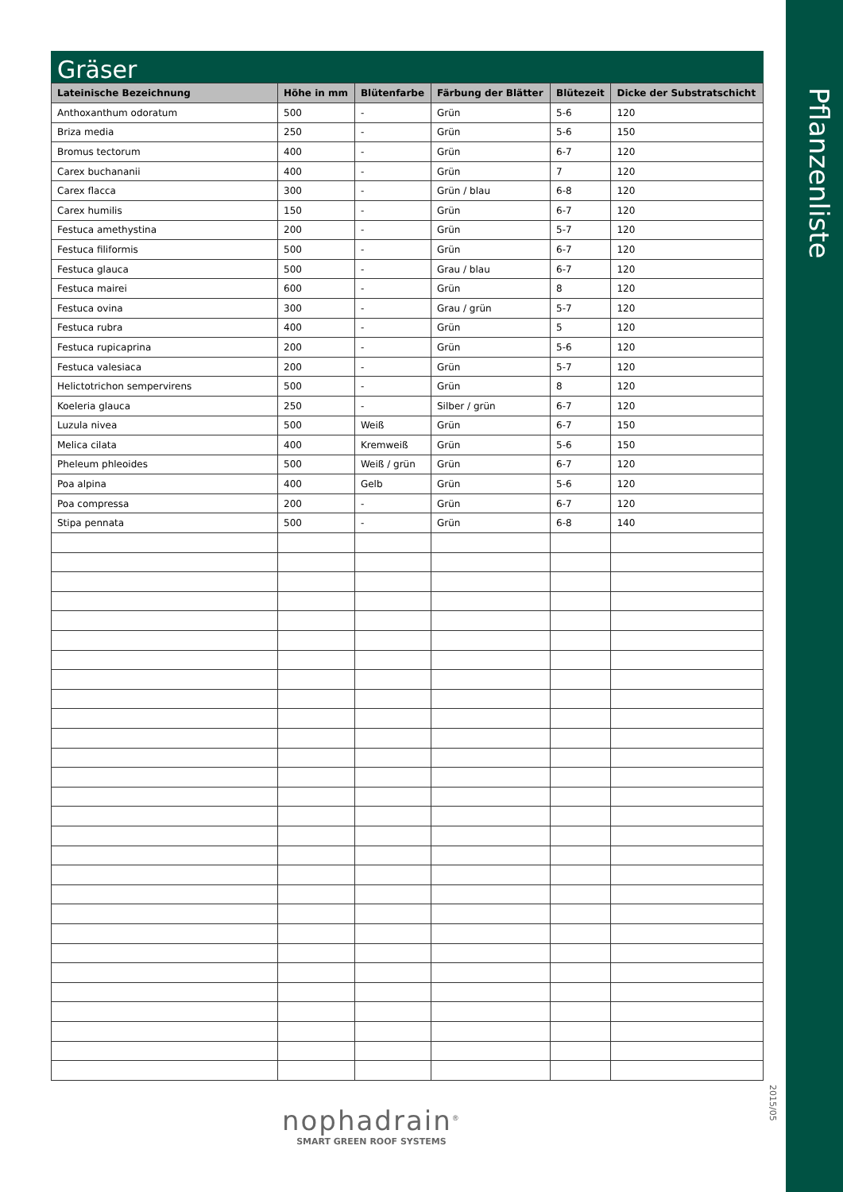Pflanzenliste
Gräser
| Lateinische Bezeichnung | Höhe in mm | Blütenfarbe | Färbung der Blätter | Blütezeit | Dicke der Substratschicht |
| --- | --- | --- | --- | --- | --- |
| Anthoxanthum odoratum | 500 | - | Grün | 5-6 | 120 |
| Briza media | 250 | - | Grün | 5-6 | 150 |
| Bromus tectorum | 400 | - | Grün | 6-7 | 120 |
| Carex buchananii | 400 | - | Grün | 7 | 120 |
| Carex flacca | 300 | - | Grün / blau | 6-8 | 120 |
| Carex humilis | 150 | - | Grün | 6-7 | 120 |
| Festuca amethystina | 200 | - | Grün | 5-7 | 120 |
| Festuca filiformis | 500 | - | Grün | 6-7 | 120 |
| Festuca glauca | 500 | - | Grau / blau | 6-7 | 120 |
| Festuca mairei | 600 | - | Grün | 8 | 120 |
| Festuca ovina | 300 | - | Grau / grün | 5-7 | 120 |
| Festuca rubra | 400 | - | Grün | 5 | 120 |
| Festuca rupicaprina | 200 | - | Grün | 5-6 | 120 |
| Festuca valesiaca | 200 | - | Grün | 5-7 | 120 |
| Helictotrichon sempervirens | 500 | - | Grün | 8 | 120 |
| Koeleria glauca | 250 | - | Silber / grün | 6-7 | 120 |
| Luzula nivea | 500 | Weiß | Grün | 6-7 | 150 |
| Melica cilata | 400 | Kremweiß | Grün | 5-6 | 150 |
| Pheleum phleoides | 500 | Weiß / grün | Grün | 6-7 | 120 |
| Poa alpina | 400 | Gelb | Grün | 5-6 | 120 |
| Poa compressa | 200 | - | Grün | 6-7 | 120 |
| Stipa pennata | 500 | - | Grün | 6-8 | 140 |
2015/05
nophadrain<sup>®</sup>
SMART GREEN ROOF SYSTEMS